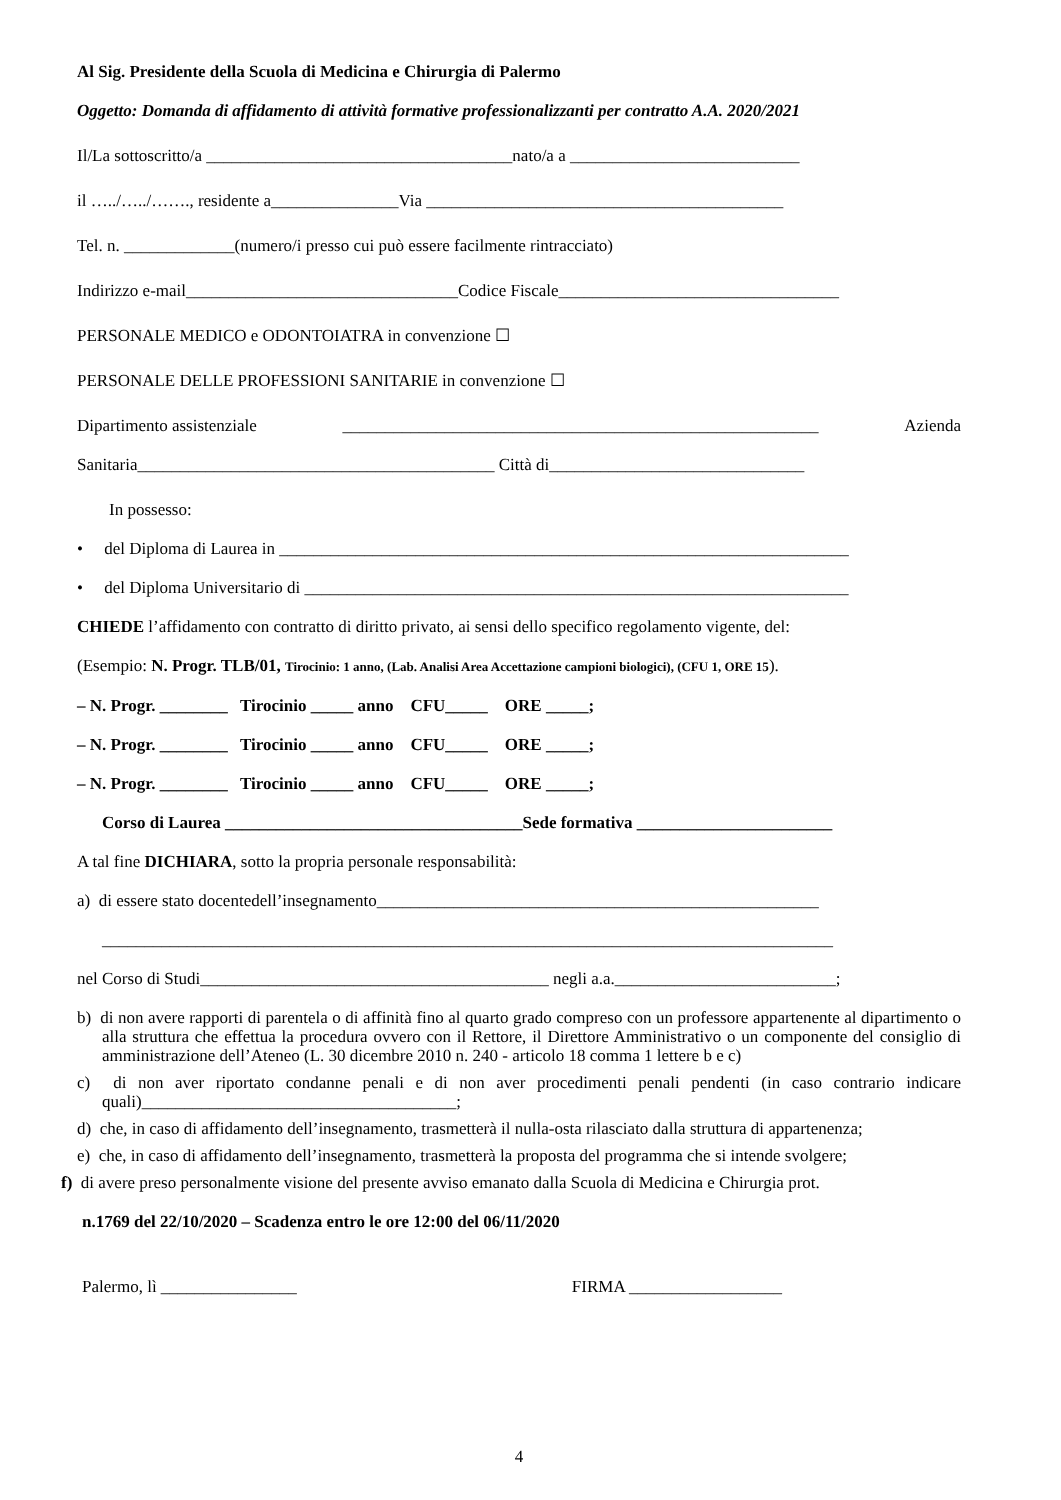Al Sig. Presidente della Scuola di Medicina e Chirurgia di Palermo
Oggetto: Domanda di affidamento di attività formative professionalizzanti per contratto A.A. 2020/2021
Il/La sottoscritto/a ____________________________________nato/a a ___________________________
il …../…../……., residente a_______________Via __________________________________________
Tel. n. _____________(numero/i presso cui può essere facilmente rintracciato)
Indirizzo e-mail________________________________Codice Fiscale_________________________________
PERSONALE MEDICO e ODONTOIATRA in convenzione ☐
PERSONALE DELLE PROFESSIONI SANITARIE in convenzione ☐
Dipartimento assistenziale ________________________________________________________ Azienda
Sanitaria__________________________________________ Città di______________________________
In possesso:
• del Diploma di Laurea in ___________________________________________________________________
• del Diploma Universitario di ________________________________________________________________
CHIEDE l’affidamento con contratto di diritto privato, ai sensi dello specifico regolamento vigente, del:
(Esempio: N. Progr. TLB/01, Tirocinio: 1 anno, (Lab. Analisi Area Accettazione campioni biologici), (CFU 1, ORE 15).
– N. Progr. ________ Tirocinio _____ anno CFU_____ ORE _____;
– N. Progr. ________ Tirocinio _____ anno CFU_____ ORE _____;
– N. Progr. ________ Tirocinio _____ anno CFU_____ ORE _____;
Corso di Laurea ___________________________________Sede formativa _______________________
A tal fine DICHIARA, sotto la propria personale responsabilità:
a) di essere stato docentedell’insegnamento____________________________________________________
______________________________________________________________________________________
nel Corso di Studi_________________________________________ negli a.a.__________________________;
b) di non avere rapporti di parentela o di affinità fino al quarto grado compreso con un professore appartenente al dipartimento o alla struttura che effettua la procedura ovvero con il Rettore, il Direttore Amministrativo o un componente del consiglio di amministrazione dell’Ateneo (L. 30 dicembre 2010 n. 240 - articolo 18 comma 1 lettere b e c)
c) di non aver riportato condanne penali e di non aver procedimenti penali pendenti (in caso contrario indicare quali)_____________________________________;
d) che, in caso di affidamento dell’insegnamento, trasmetterà il nulla-osta rilasciato dalla struttura di appartenenza;
e) che, in caso di affidamento dell’insegnamento, trasmetterà la proposta del programma che si intende svolgere;
f) di avere preso personalmente visione del presente avviso emanato dalla Scuola di Medicina e Chirurgia prot.
n.1769 del 22/10/2020 – Scadenza entro le ore 12:00 del 06/11/2020
Palermo, lì ________________ FIRMA __________________
4